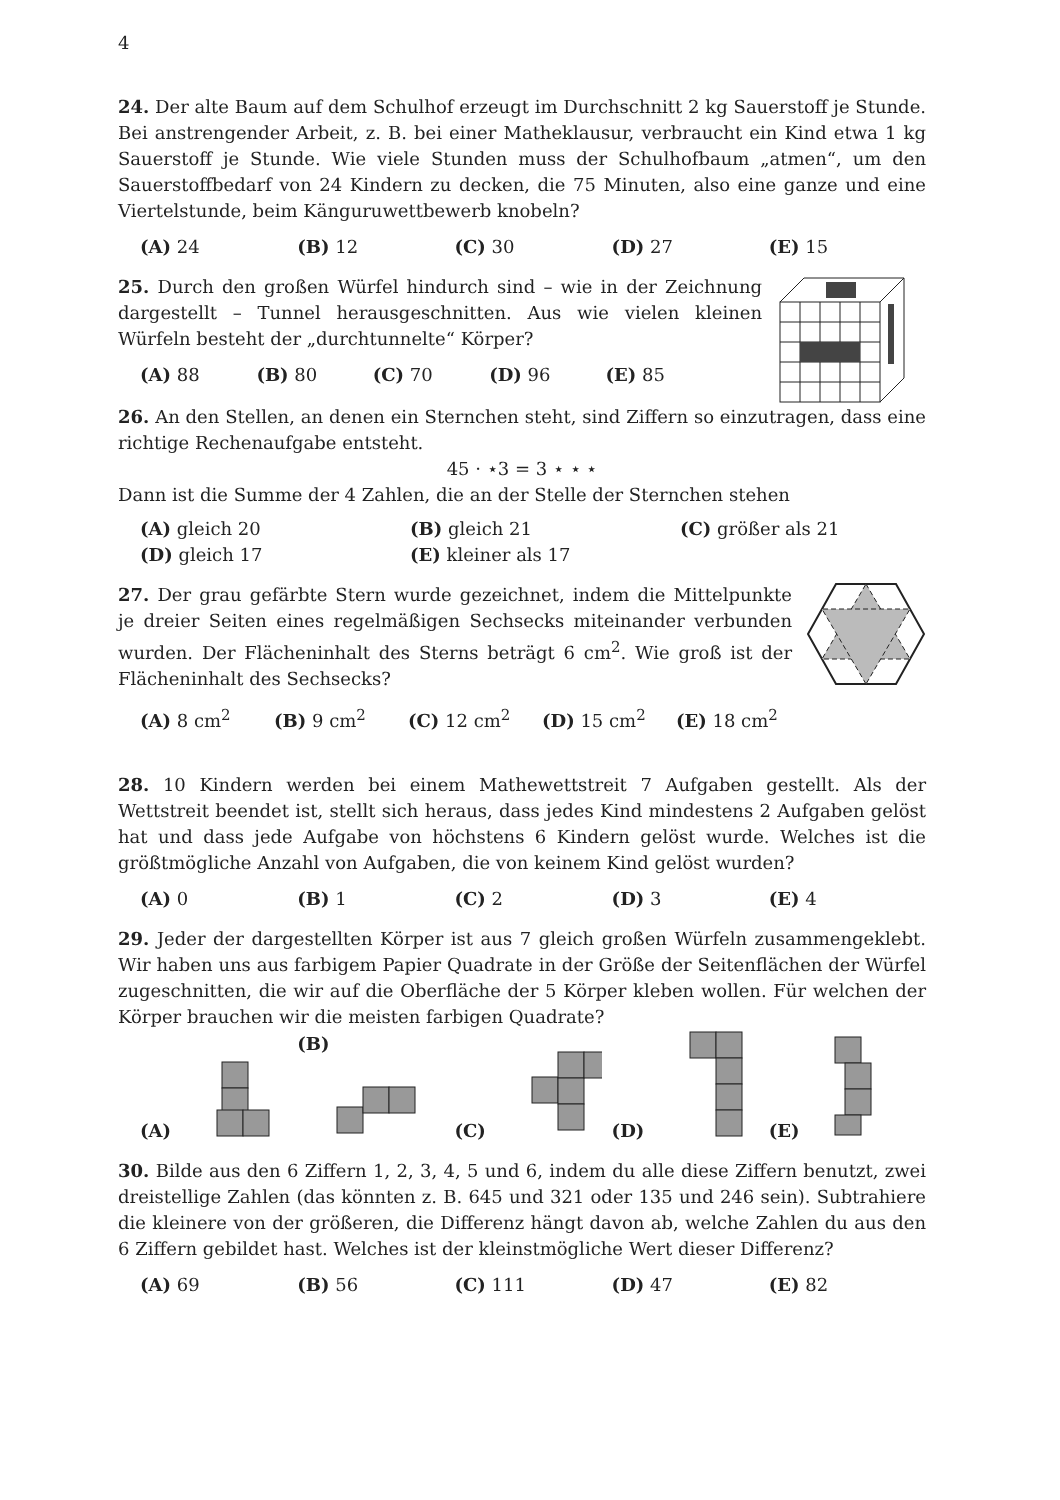4
24. Der alte Baum auf dem Schulhof erzeugt im Durchschnitt 2 kg Sauerstoff je Stunde. Bei anstrengender Arbeit, z. B. bei einer Matheklausur, verbraucht ein Kind etwa 1 kg Sauerstoff je Stunde. Wie viele Stunden muss der Schulhofbaum „atmen“, um den Sauerstoffbedarf von 24 Kindern zu decken, die 75 Minuten, also eine ganze und eine Viertelstunde, beim Känguruwettbewerb knobeln?
(A) 24 (B) 12 (C) 30 (D) 27 (E) 15
25. Durch den großen Würfel hindurch sind – wie in der Zeichnung dargestellt – Tunnel herausgeschnitten. Aus wie vielen kleinen Würfeln besteht der „durchtunnelte“ Körper?
(A) 88 (B) 80 (C) 70 (D) 96 (E) 85
26. An den Stellen, an denen ein Sternchen steht, sind Ziffern so einzutragen, dass eine richtige Rechenaufgabe entsteht.
45 · ⋆3 = 3 ⋆ ⋆ ⋆
Dann ist die Summe der 4 Zahlen, die an der Stelle der Sternchen stehen
(A) gleich 20 (B) gleich 21 (C) größer als 21 (D) gleich 17 (E) kleiner als 17
27. Der grau gefärbte Stern wurde gezeichnet, indem die Mittelpunkte je dreier Seiten eines regelmäßigen Sechsecks miteinander verbunden wurden. Der Flächeninhalt des Sterns beträgt 6 cm<sup>2</sup>. Wie groß ist der Flächeninhalt des Sechsecks?
(A) 8 cm<sup>2</sup> (B) 9 cm<sup>2</sup> (C) 12 cm<sup>2</sup> (D) 15 cm<sup>2</sup> (E) 18 cm<sup>2</sup>
28. 10 Kindern werden bei einem Mathewettstreit 7 Aufgaben gestellt. Als der Wettstreit beendet ist, stellt sich heraus, dass jedes Kind mindestens 2 Aufgaben gelöst hat und dass jede Aufgabe von höchstens 6 Kindern gelöst wurde. Welches ist die größtmögliche Anzahl von Aufgaben, die von keinem Kind gelöst wurden?
(A) 0 (B) 1 (C) 2 (D) 3 (E) 4
29. Jeder der dargestellten Körper ist aus 7 gleich großen Würfeln zusammengeklebt. Wir haben uns aus farbigem Papier Quadrate in der Größe der Seitenflächen der Würfel zugeschnitten, die wir auf die Oberfläche der 5 Körper kleben wollen. Für welchen der Körper brauchen wir die meisten farbigen Quadrate?
(A) (B) (C) (D) (E)
30. Bilde aus den 6 Ziffern 1, 2, 3, 4, 5 und 6, indem du alle diese Ziffern benutzt, zwei dreistellige Zahlen (das könnten z. B. 645 und 321 oder 135 und 246 sein). Subtrahiere die kleinere von der größeren, die Differenz hängt davon ab, welche Zahlen du aus den 6 Ziffern gebildet hast. Welches ist der kleinstmögliche Wert dieser Differenz?
(A) 69 (B) 56 (C) 111 (D) 47 (E) 82